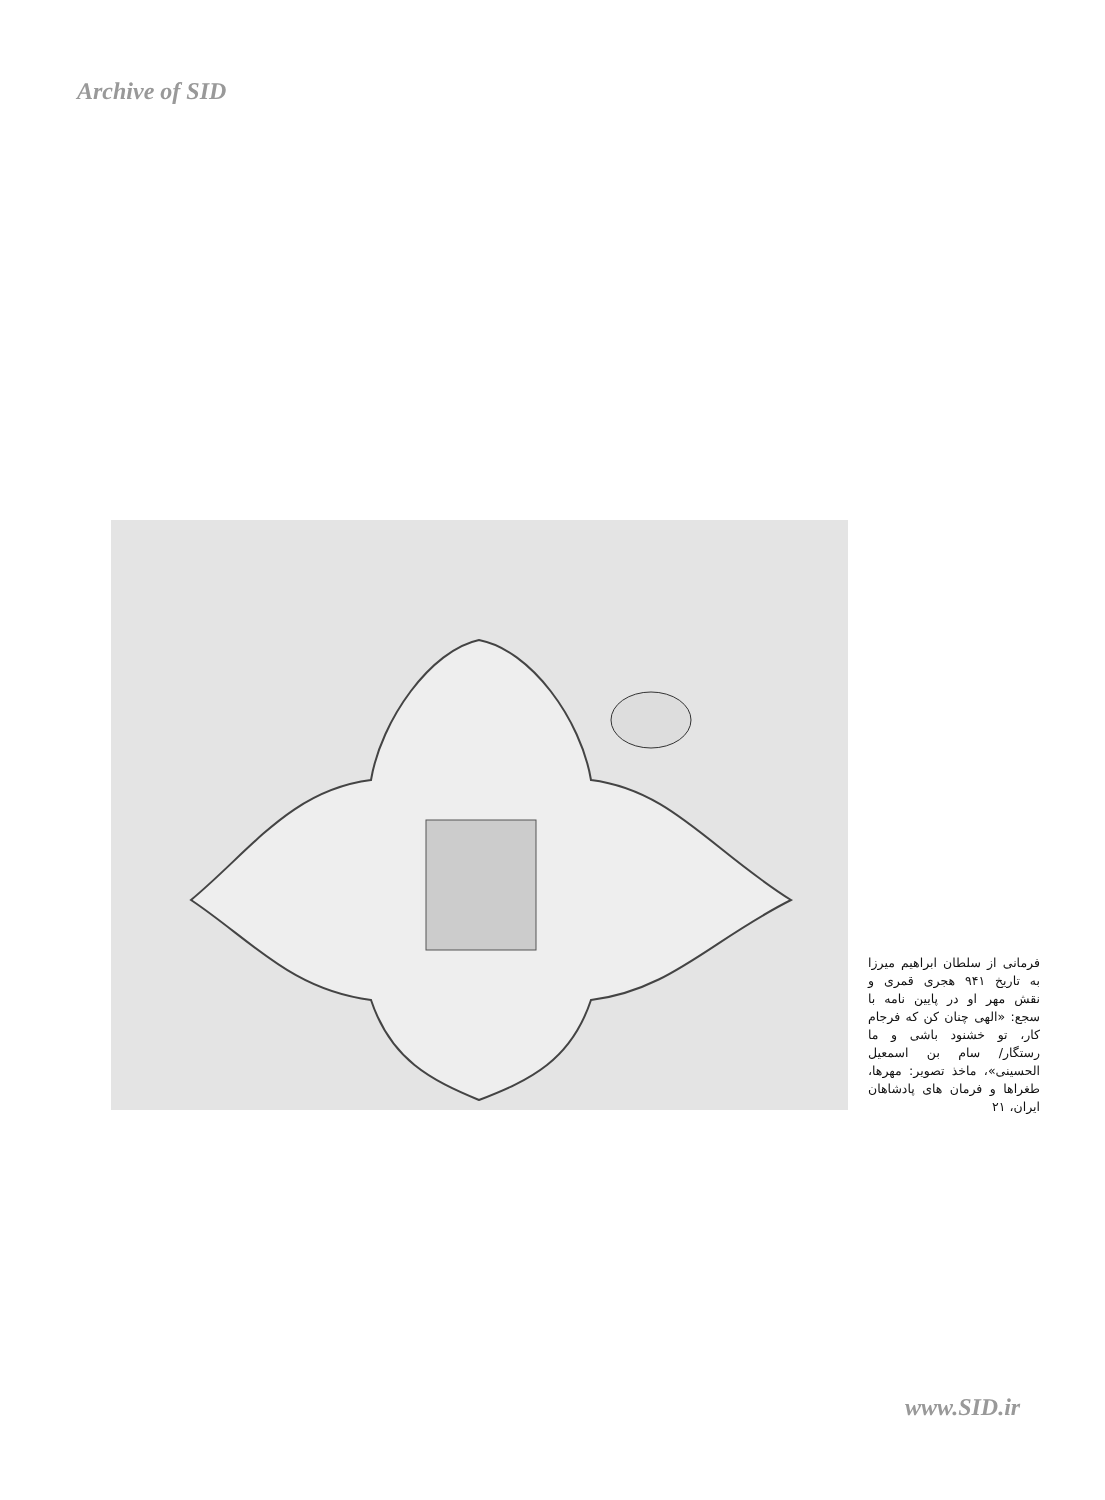Archive of SID
فرمانی از سلطان ابراهیم میرزا به تاریخ ۹۴۱ هجری قمری و نقش مهر او در پایین نامه با سجع: «الهی چنان کن که فرجام کار، تو خشنود باشی و ما رستگار/ سام بن اسمعیل الحسینی»، ماخذ تصویر: مهرها، طغراها و فرمان های پادشاهان ایران، ۲۱
www.SID.ir